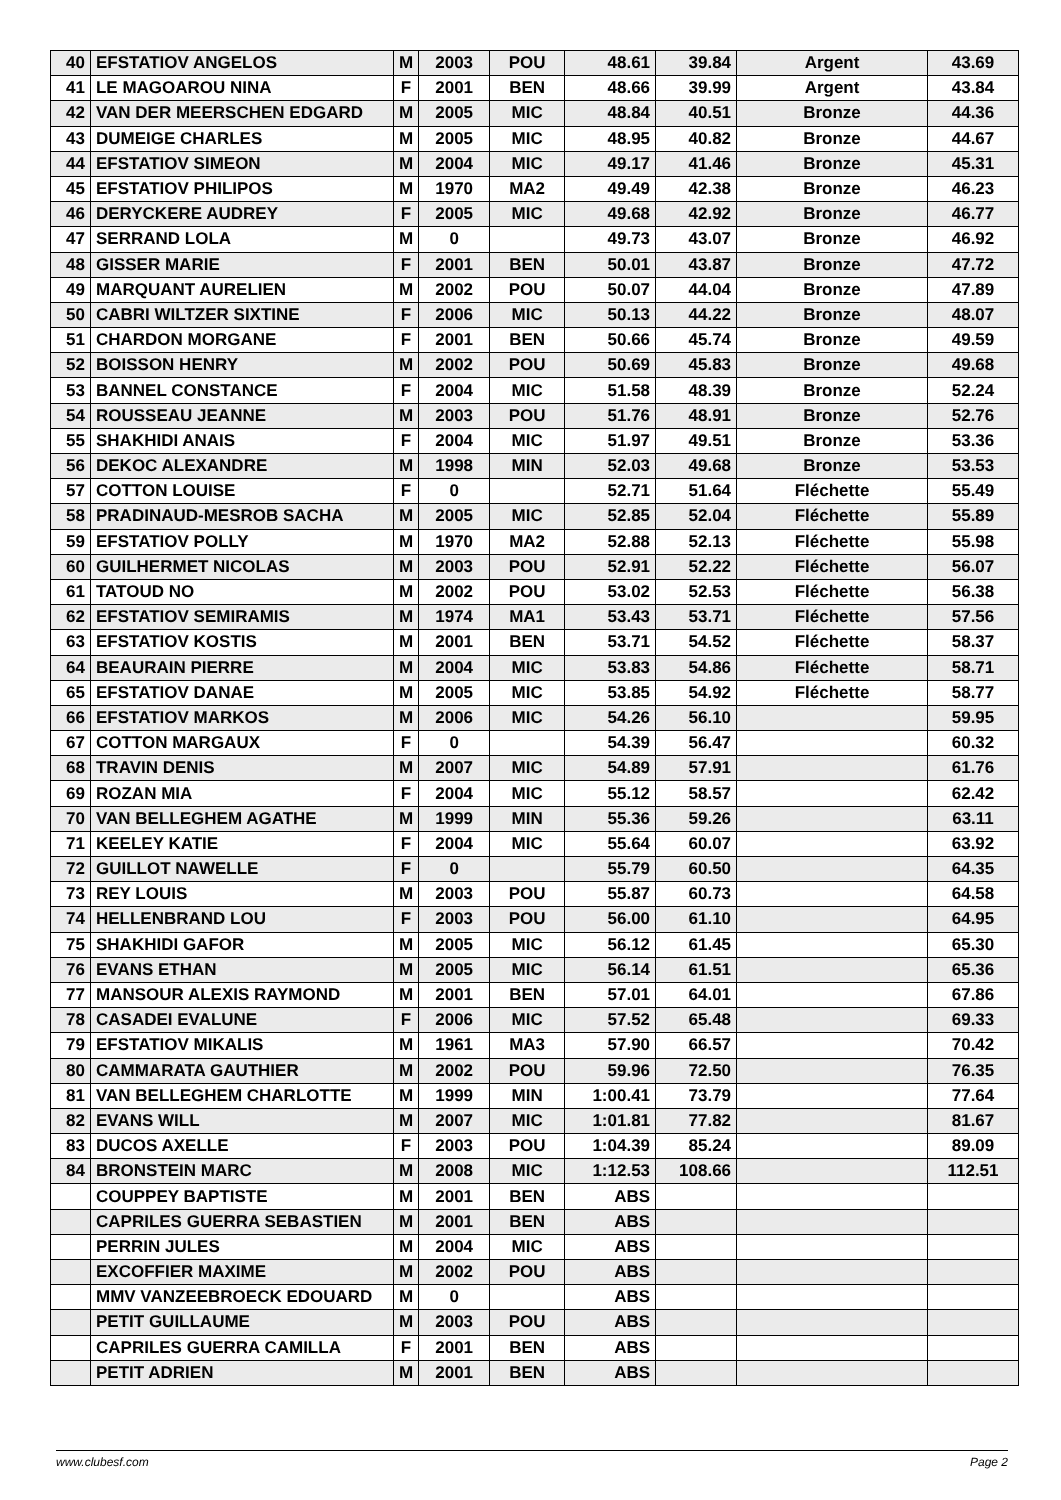| 40 | EFSTATIOV ANGELOS | M | 2003 | POU | 48.61 | 39.84 | Argent | 43.69 |
| 41 | LE MAGOAROU NINA | F | 2001 | BEN | 48.66 | 39.99 | Argent | 43.84 |
| 42 | VAN DER MEERSCHEN EDGARD | M | 2005 | MIC | 48.84 | 40.51 | Bronze | 44.36 |
| 43 | DUMEIGE CHARLES | M | 2005 | MIC | 48.95 | 40.82 | Bronze | 44.67 |
| 44 | EFSTATIOV SIMEON | M | 2004 | MIC | 49.17 | 41.46 | Bronze | 45.31 |
| 45 | EFSTATIOV PHILIPOS | M | 1970 | MA2 | 49.49 | 42.38 | Bronze | 46.23 |
| 46 | DERYCKERE AUDREY | F | 2005 | MIC | 49.68 | 42.92 | Bronze | 46.77 |
| 47 | SERRAND LOLA | M | 0 | | 49.73 | 43.07 | Bronze | 46.92 |
| 48 | GISSER MARIE | F | 2001 | BEN | 50.01 | 43.87 | Bronze | 47.72 |
| 49 | MARQUANT AURELIEN | M | 2002 | POU | 50.07 | 44.04 | Bronze | 47.89 |
| 50 | CABRI WILTZER SIXTINE | F | 2006 | MIC | 50.13 | 44.22 | Bronze | 48.07 |
| 51 | CHARDON MORGANE | F | 2001 | BEN | 50.66 | 45.74 | Bronze | 49.59 |
| 52 | BOISSON HENRY | M | 2002 | POU | 50.69 | 45.83 | Bronze | 49.68 |
| 53 | BANNEL CONSTANCE | F | 2004 | MIC | 51.58 | 48.39 | Bronze | 52.24 |
| 54 | ROUSSEAU JEANNE | M | 2003 | POU | 51.76 | 48.91 | Bronze | 52.76 |
| 55 | SHAKHIDI ANAIS | F | 2004 | MIC | 51.97 | 49.51 | Bronze | 53.36 |
| 56 | DEKOC ALEXANDRE | M | 1998 | MIN | 52.03 | 49.68 | Bronze | 53.53 |
| 57 | COTTON LOUISE | F | 0 | | 52.71 | 51.64 | Fléchette | 55.49 |
| 58 | PRADINAUD-MESROB SACHA | M | 2005 | MIC | 52.85 | 52.04 | Fléchette | 55.89 |
| 59 | EFSTATIOV POLLY | M | 1970 | MA2 | 52.88 | 52.13 | Fléchette | 55.98 |
| 60 | GUILHERMET NICOLAS | M | 2003 | POU | 52.91 | 52.22 | Fléchette | 56.07 |
| 61 | TATOUD NO | M | 2002 | POU | 53.02 | 52.53 | Fléchette | 56.38 |
| 62 | EFSTATIOV SEMIRAMIS | M | 1974 | MA1 | 53.43 | 53.71 | Fléchette | 57.56 |
| 63 | EFSTATIOV KOSTIS | M | 2001 | BEN | 53.71 | 54.52 | Fléchette | 58.37 |
| 64 | BEAURAIN PIERRE | M | 2004 | MIC | 53.83 | 54.86 | Fléchette | 58.71 |
| 65 | EFSTATIOV DANAE | M | 2005 | MIC | 53.85 | 54.92 | Fléchette | 58.77 |
| 66 | EFSTATIOV MARKOS | M | 2006 | MIC | 54.26 | 56.10 | | 59.95 |
| 67 | COTTON MARGAUX | F | 0 | | 54.39 | 56.47 | | 60.32 |
| 68 | TRAVIN DENIS | M | 2007 | MIC | 54.89 | 57.91 | | 61.76 |
| 69 | ROZAN MIA | F | 2004 | MIC | 55.12 | 58.57 | | 62.42 |
| 70 | VAN BELLEGHEM AGATHE | M | 1999 | MIN | 55.36 | 59.26 | | 63.11 |
| 71 | KEELEY KATIE | F | 2004 | MIC | 55.64 | 60.07 | | 63.92 |
| 72 | GUILLOT NAWELLE | F | 0 | | 55.79 | 60.50 | | 64.35 |
| 73 | REY LOUIS | M | 2003 | POU | 55.87 | 60.73 | | 64.58 |
| 74 | HELLENBRAND LOU | F | 2003 | POU | 56.00 | 61.10 | | 64.95 |
| 75 | SHAKHIDI GAFOR | M | 2005 | MIC | 56.12 | 61.45 | | 65.30 |
| 76 | EVANS ETHAN | M | 2005 | MIC | 56.14 | 61.51 | | 65.36 |
| 77 | MANSOUR ALEXIS RAYMOND | M | 2001 | BEN | 57.01 | 64.01 | | 67.86 |
| 78 | CASADEI EVALUNE | F | 2006 | MIC | 57.52 | 65.48 | | 69.33 |
| 79 | EFSTATIOV MIKALIS | M | 1961 | MA3 | 57.90 | 66.57 | | 70.42 |
| 80 | CAMMARATA GAUTHIER | M | 2002 | POU | 59.96 | 72.50 | | 76.35 |
| 81 | VAN BELLEGHEM CHARLOTTE | M | 1999 | MIN | 1:00.41 | 73.79 | | 77.64 |
| 82 | EVANS WILL | M | 2007 | MIC | 1:01.81 | 77.82 | | 81.67 |
| 83 | DUCOS AXELLE | F | 2003 | POU | 1:04.39 | 85.24 | | 89.09 |
| 84 | BRONSTEIN MARC | M | 2008 | MIC | 1:12.53 | 108.66 | | 112.51 |
| | COUPPEY BAPTISTE | M | 2001 | BEN | ABS | | | |
| | CAPRILES GUERRA SEBASTIEN | M | 2001 | BEN | ABS | | | |
| | PERRIN JULES | M | 2004 | MIC | ABS | | | |
| | EXCOFFIER MAXIME | M | 2002 | POU | ABS | | | |
| | MMV VANZEEBROECK EDOUARD | M | 0 | | ABS | | | |
| | PETIT GUILLAUME | M | 2003 | POU | ABS | | | |
| | CAPRILES GUERRA CAMILLA | F | 2001 | BEN | ABS | | | |
| | PETIT ADRIEN | M | 2001 | BEN | ABS | | | |
www.clubesf.com Page 2